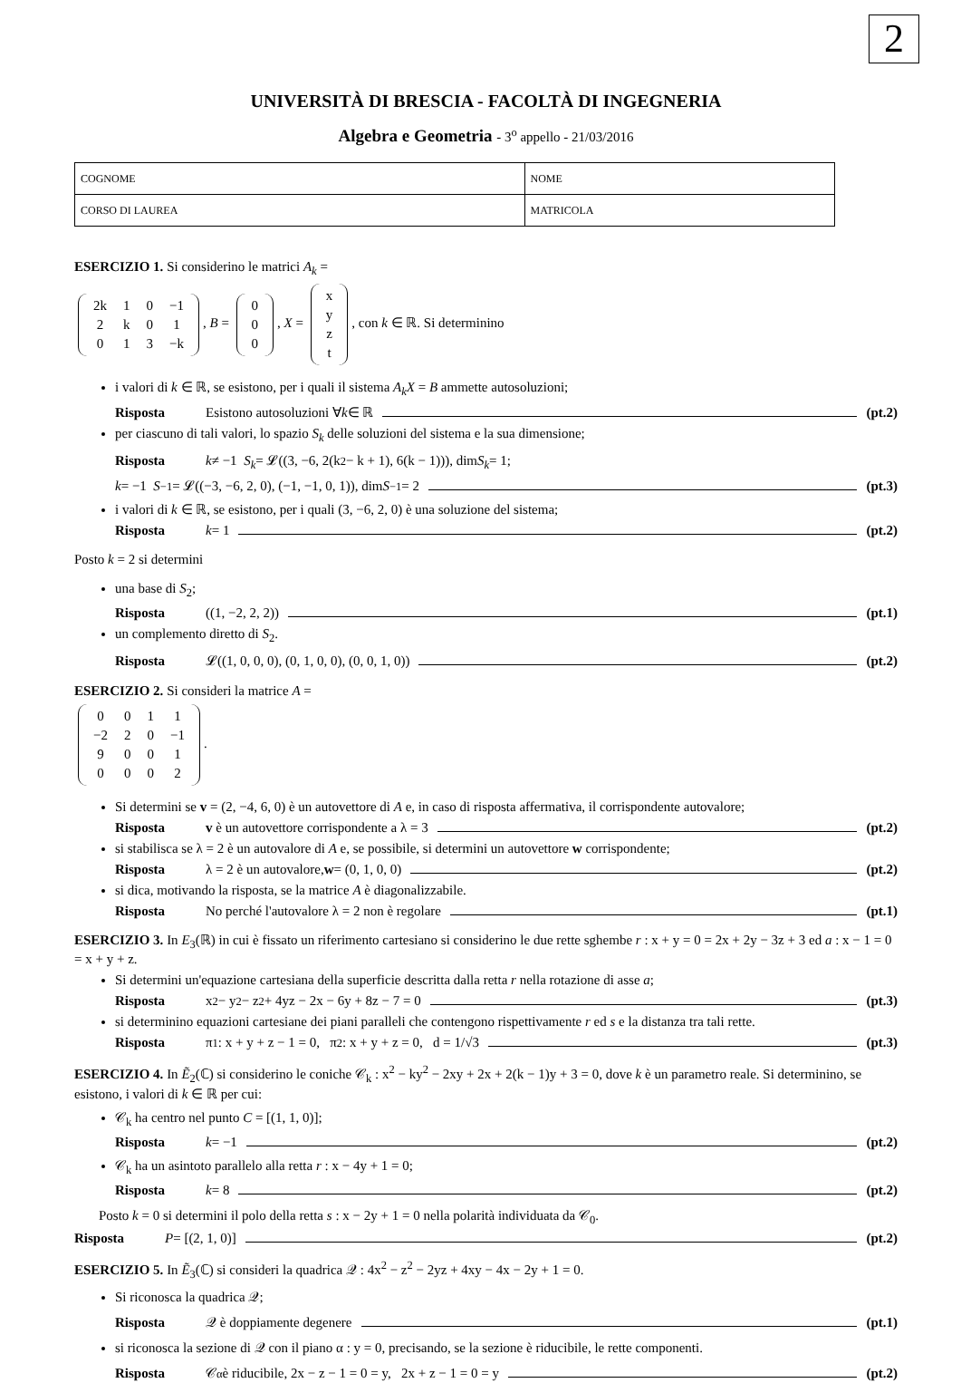2
UNIVERSITÀ DI BRESCIA - FACOLTÀ DI INGEGNERIA
Algebra e Geometria - 3<sup>o</sup> appello - 21/03/2016
| COGNOME | NOME |
| CORSO DI LAUREA | MATRICOLA |
ESERCIZIO 1. Si considerino le matrici A<sub>k</sub> =
| 2k | 1 | 0 | −1 |
| 2 | k | 0 | 1 |
| 0 | 1 | 3 | −k |
, B =
| 0 |
| 0 |
| 0 |
, X =
| x |
| y |
| z |
| t |
, con k ∈ ℝ. Si determinino
i valori di k ∈ ℝ, se esistono, per i quali il sistema A<sub>k</sub>X = B ammette autosoluzioni;
Risposta Esistono autosoluzioni ∀ k ∈ ℝ (pt.2)
per ciascuno di tali valori, lo spazio S<sub>k</sub> delle soluzioni del sistema e la sua dimensione;
Risposta k ≠ −1 S<sub>k</sub> = 𝓛((3, −6, 2(k<sup>2</sup> − k + 1), 6(k − 1))), dim S<sub>k</sub> = 1;
k = −1 S<sub>−1</sub> = 𝓛((−3, −6, 2, 0), (−1, −1, 0, 1)), dim S<sub>−1</sub> = 2 (pt.3)
i valori di k ∈ ℝ, se esistono, per i quali (3, −6, 2, 0) è una soluzione del sistema;
Risposta k = 1 (pt.2)
Posto k = 2 si determini
una base di S<sub>2</sub>;
Risposta ((1, −2, 2, 2)) (pt.1)
un complemento diretto di S<sub>2</sub>.
Risposta 𝓛((1, 0, 0, 0), (0, 1, 0, 0), (0, 0, 1, 0)) (pt.2)
ESERCIZIO 2. Si consideri la matrice A =
| 0 | 0 | 1 | 1 |
| −2 | 2 | 0 | −1 |
| 9 | 0 | 0 | 1 |
| 0 | 0 | 0 | 2 |
.
Si determini se v = (2, −4, 6, 0) è un autovettore di A e, in caso di risposta affermativa, il corrispondente autovalore;
Risposta v è un autovettore corrispondente a λ = 3 (pt.2)
si stabilisca se λ = 2 è un autovalore di A e, se possibile, si determini un autovettore w corrispondente;
Risposta λ = 2 è un autovalore, w = (0, 1, 0, 0) (pt.2)
si dica, motivando la risposta, se la matrice A è diagonalizzabile.
Risposta No perché l'autovalore λ = 2 non è regolare (pt.1)
ESERCIZIO 3. In E<sub>3</sub>(ℝ) in cui è fissato un riferimento cartesiano si considerino le due rette sghembe r : x + y = 0 = 2x + 2y − 3z + 3 ed a : x − 1 = 0 = x + y + z.
Si determini un'equazione cartesiana della superficie descritta dalla retta r nella rotazione di asse a;
Risposta x<sup>2</sup> − y<sup>2</sup> − z<sup>2</sup> + 4yz − 2x − 6y + 8z − 7 = 0 (pt.3)
si determinino equazioni cartesiane dei piani paralleli che contengono rispettivamente r ed s e la distanza tra tali rette.
Risposta π<sub>1</sub> : x + y + z − 1 = 0, π<sub>2</sub> : x + y + z = 0, d = 1/√3 (pt.3)
ESERCIZIO 4. In Ẽ<sub>2</sub>(ℂ) si considerino le coniche 𝒞<sub>k</sub> : x<sup>2</sup> − ky<sup>2</sup> − 2xy + 2x + 2(k − 1)y + 3 = 0, dove k è un parametro reale. Si determinino, se esistono, i valori di k ∈ ℝ per cui:
𝒞<sub>k</sub> ha centro nel punto C = [(1, 1, 0)];
Risposta k = −1 (pt.2)
𝒞<sub>k</sub> ha un asintoto parallelo alla retta r : x − 4y + 1 = 0;
Risposta k = 8 (pt.2)
Posto k = 0 si determini il polo della retta s : x − 2y + 1 = 0 nella polarità individuata da 𝒞<sub>0</sub>.
Risposta P = [(2, 1, 0)] (pt.2)
ESERCIZIO 5. In Ẽ<sub>3</sub>(ℂ) si consideri la quadrica 𝒬 : 4x<sup>2</sup> − z<sup>2</sup> − 2yz + 4xy − 4x − 2y + 1 = 0.
Si riconosca la quadrica 𝒬;
Risposta 𝒬 è doppiamente degenere (pt.1)
si riconosca la sezione di 𝒬 con il piano α : y = 0, precisando, se la sezione è riducibile, le rette componenti.
Risposta 𝒞<sub>α</sub> è riducibile, 2x − z − 1 = 0 = y, 2x + z − 1 = 0 = y (pt.2)